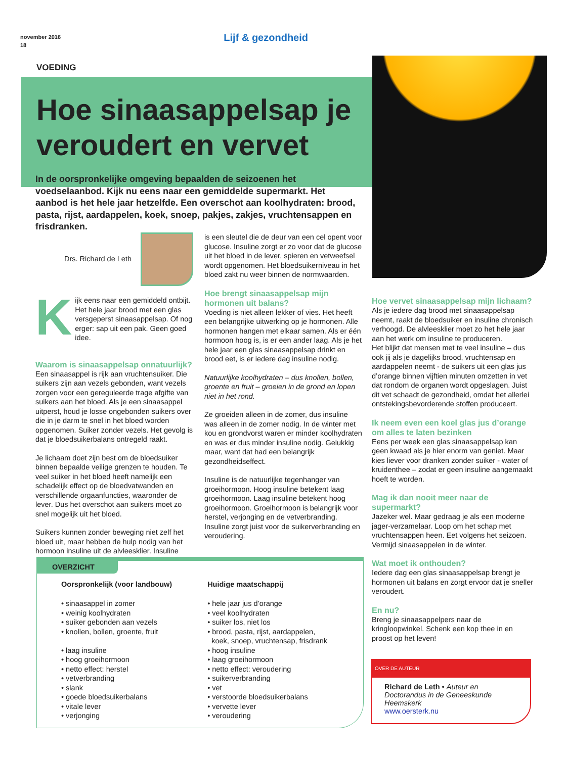november 2016
18
Lijf & gezondheid
VOEDING
Hoe sinaasappelsap je veroudert en vervet
In de oorspronkelijke omgeving bepaalden de seizoenen het voedselaanbod. Kijk nu eens naar een gemiddelde supermarkt. Het aanbod is het hele jaar hetzelfde. Een overschot aan koolhydraten: brood, pasta, rijst, aardappelen, koek, snoep, pakjes, zakjes, vruchtensappen en frisdranken.
Drs. Richard de Leth
Kijk eens naar een gemiddeld ontbijt. Het hele jaar brood met een glas versgeperst sinaasappelsap. Of nog erger: sap uit een pak. Geen goed idee.
Waarom is sinaasappelsap onnatuurlijk?
Een sinaasappel is rijk aan vruchtensuiker. Die suikers zijn aan vezels gebonden, want vezels zorgen voor een gereguleerde trage afgifte van suikers aan het bloed. Als je een sinaasappel uitperst, houd je losse ongebonden suikers over die in je darm te snel in het bloed worden opgenomen. Suiker zonder vezels. Het gevolg is dat je bloedsuikerbalans ontregeld raakt.
Je lichaam doet zijn best om de bloedsuiker binnen bepaalde veilige grenzen te houden. Te veel suiker in het bloed heeft namelijk een schadelijk effect op de bloedvatwanden en verschillende orgaanfuncties, waaronder de lever. Dus het overschot aan suikers moet zo snel mogelijk uit het bloed.
Suikers kunnen zonder beweging niet zelf het bloed uit, maar hebben de hulp nodig van het hormoon insuline uit de alvleesklier. Insuline
is een sleutel die de deur van een cel opent voor glucose. Insuline zorgt er zo voor dat de glucose uit het bloed in de lever, spieren en vetweefsel wordt opgenomen. Het bloedsuikerniveau in het bloed zakt nu weer binnen de normwaarden.
Hoe brengt sinaasappelsap mijn hormonen uit balans?
Voeding is niet alleen lekker of vies. Het heeft een belangrijke uitwerking op je hormonen. Alle hormonen hangen met elkaar samen. Als er één hormoon hoog is, is er een ander laag. Als je het hele jaar een glas sinaasappelsap drinkt en brood eet, is er iedere dag insuline nodig.
Natuurlijke koolhydraten – dus knollen, bollen, groente en fruit – groeien in de grond en lopen niet in het rond.
Ze groeiden alleen in de zomer, dus insuline was alleen in de zomer nodig. In de winter met kou en grondvorst waren er minder koolhydraten en was er dus minder insuline nodig. Gelukkig maar, want dat had een belangrijk gezondheidseffect.
Insuline is de natuurlijke tegenhanger van groeihormoon. Hoog insuline betekent laag groeihormoon. Laag insuline betekent hoog groeihormoon. Groeihormoon is belangrijk voor herstel, verjonging en de vetverbranding. Insuline zorgt juist voor de suikerverbranding en veroudering.
Hoe vervet sinaasappelsap mijn lichaam?
Als je iedere dag brood met sinaasappelsap neemt, raakt de bloedsuiker en insuline chronisch verhoogd. De alvleesklier moet zo het hele jaar aan het werk om insuline te produceren.
Het blijkt dat mensen met te veel insuline – dus ook jij als je dagelijks brood, vruchtensap en aardappelen neemt - de suikers uit een glas jus d’orange binnen vijftien minuten omzetten in vet dat rondom de organen wordt opgeslagen. Juist dit vet schaadt de gezondheid, omdat het allerlei ontstekingsbevorderende stoffen produceert.
Ik neem even een koel glas jus d’orange om alles te laten bezinken
Eens per week een glas sinaasappelsap kan geen kwaad als je hier enorm van geniet. Maar kies liever voor dranken zonder suiker - water of kruidenthee – zodat er geen insuline aangemaakt hoeft te worden.
Mag ik dan nooit meer naar de supermarkt?
Jazeker wel. Maar gedraag je als een moderne jager-verzamelaar. Loop om het schap met vruchtensappen heen. Eet volgens het seizoen. Vermijd sinaasappelen in de winter.
Wat moet ik onthouden?
Iedere dag een glas sinaasappelsap brengt je hormonen uit balans en zorgt ervoor dat je sneller veroudert.
En nu?
Breng je sinaasappelpers naar de kringloopwinkel. Schenk een kop thee in en proost op het leven!
OVERZICHT
Oorspronkelijk (voor landbouw)
• sinaasappel in zomer
• weinig koolhydraten
• suiker gebonden aan vezels
• knollen, bollen, groente, fruit
• laag insuline
• hoog groeihormoon
• netto effect: herstel
• vetverbranding
• slank
• goede bloedsuikerbalans
• vitale lever
• verjonging
Huidige maatschappij
• hele jaar jus d’orange
• veel koolhydraten
• suiker los, niet los
• brood, pasta, rijst, aardappelen,
koek, snoep, vruchtensap, frisdrank
• hoog insuline
• laag groeihormoon
• netto effect: veroudering
• suikerverbranding
• vet
• verstoorde bloedsuikerbalans
• vervette lever
• veroudering
OVER DE AUTEUR
Richard de Leth • Auteur en Doctorandus in de Geneeskunde Heemskerk
www.oersterk.nu